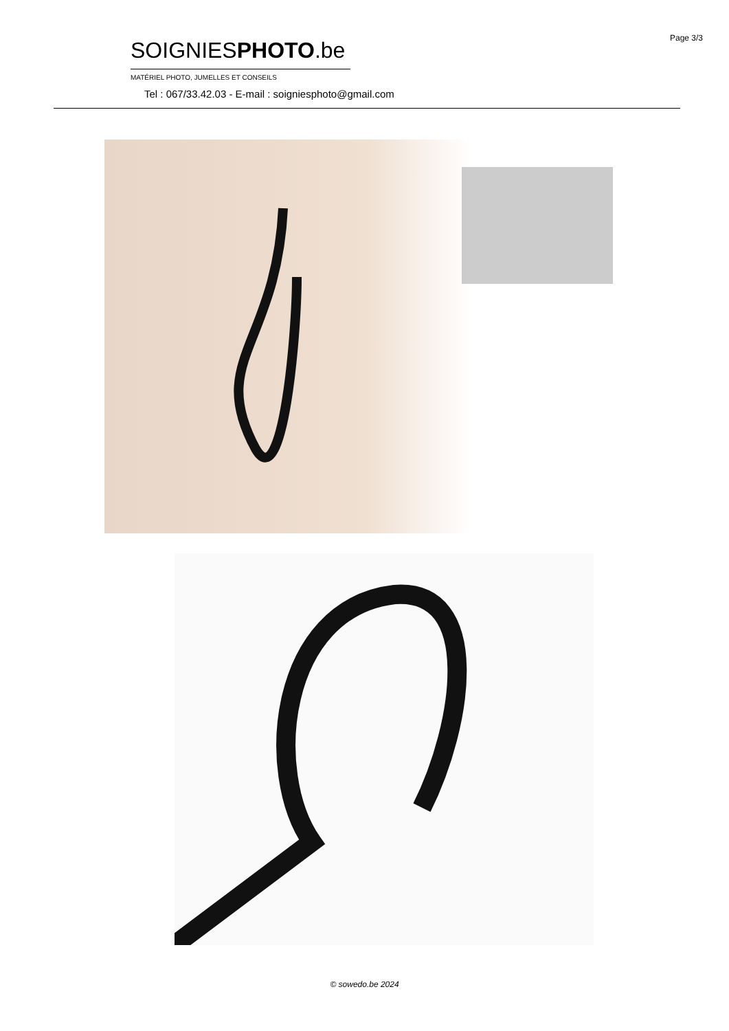Page 3/3
SOIGNIESPHOTO.be
MATÉRIEL PHOTO, JUMELLES ET CONSEILS
Tel : 067/33.42.03 - E-mail : soigniesphoto@gmail.com
© sowedo.be 2024